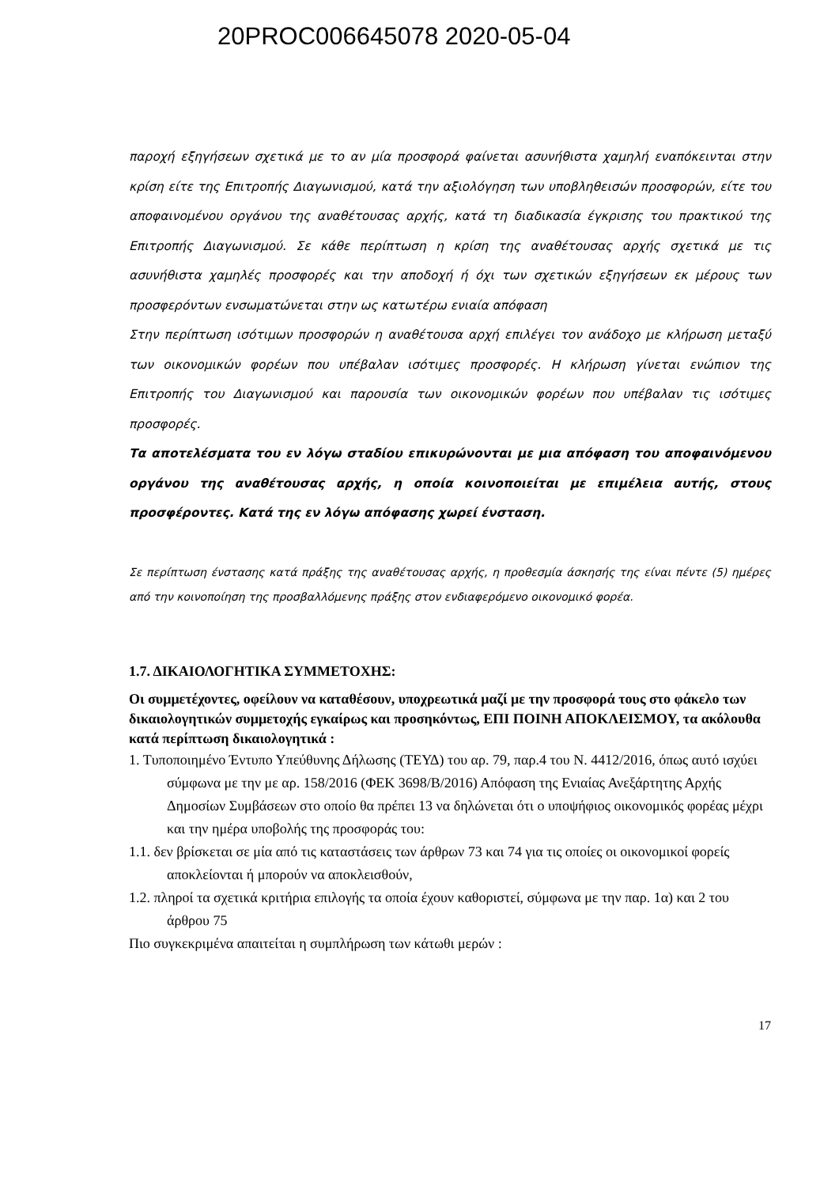20PROC006645078 2020-05-04
παροχή εξηγήσεων σχετικά με το αν μία προσφορά φαίνεται ασυνήθιστα χαμηλή εναπόκεινται στην κρίση είτε της Επιτροπής Διαγωνισμού, κατά την αξιολόγηση των υποβληθεισών προσφορών, είτε του αποφαινομένου οργάνου της αναθέτουσας αρχής, κατά τη διαδικασία έγκρισης του πρακτικού της Επιτροπής Διαγωνισμού. Σε κάθε περίπτωση η κρίση της αναθέτουσας αρχής σχετικά με τις ασυνήθιστα χαμηλές προσφορές και την αποδοχή ή όχι των σχετικών εξηγήσεων εκ μέρους των προσφερόντων ενσωματώνεται στην ως κατωτέρω ενιαία απόφαση
Στην περίπτωση ισότιμων προσφορών η αναθέτουσα αρχή επιλέγει τον ανάδοχο με κλήρωση μεταξύ των οικονομικών φορέων που υπέβαλαν ισότιμες προσφορές. Η κλήρωση γίνεται ενώπιον της Επιτροπής του Διαγωνισμού και παρουσία των οικονομικών φορέων που υπέβαλαν τις ισότιμες προσφορές.
Τα αποτελέσματα του εν λόγω σταδίου επικυρώνονται με μια απόφαση του αποφαινόμενου οργάνου της αναθέτουσας αρχής, η οποία κοινοποιείται με επιμέλεια αυτής, στους προσφέροντες. Κατά της εν λόγω απόφασης χωρεί ένσταση.
Σε περίπτωση ένστασης κατά πράξης της αναθέτουσας αρχής, η προθεσμία άσκησής της είναι πέντε (5) ημέρες από την κοινοποίηση της προσβαλλόμενης πράξης στον ενδιαφερόμενο οικονομικό φορέα.
1.7. ΔΙΚΑΙΟΛΟΓΗΤΙΚΑ ΣΥΜΜΕΤΟΧΗΣ:
Οι συμμετέχοντες, οφείλουν να καταθέσουν, υποχρεωτικά μαζί με την προσφορά τους στο φάκελο των δικαιολογητικών συμμετοχής εγκαίρως και προσηκόντως, ΕΠΙ ΠΟΙΝΗ ΑΠΟΚΛΕΙΣΜΟΥ, τα ακόλουθα κατά περίπτωση δικαιολογητικά :
1. Τυποποιημένο Έντυπο Υπεύθυνης Δήλωσης (ΤΕΥΔ) του αρ. 79, παρ.4 του Ν. 4412/2016, όπως αυτό ισχύει σύμφωνα με την με αρ. 158/2016 (ΦΕΚ 3698/Β/2016) Απόφαση της Ενιαίας Ανεξάρτητης Αρχής Δημοσίων Συμβάσεων στο οποίο θα πρέπει 13 να δηλώνεται ότι ο υποψήφιος οικονομικός φορέας μέχρι και την ημέρα υποβολής της προσφοράς του:
1.1. δεν βρίσκεται σε μία από τις καταστάσεις των άρθρων 73 και 74 για τις οποίες οι οικονομικοί φορείς αποκλείονται ή μπορούν να αποκλεισθούν,
1.2. πληροί τα σχετικά κριτήρια επιλογής τα οποία έχουν καθοριστεί, σύμφωνα με την παρ. 1α) και 2 του άρθρου 75
Πιο συγκεκριμένα απαιτείται η συμπλήρωση των κάτωθι μερών :
17